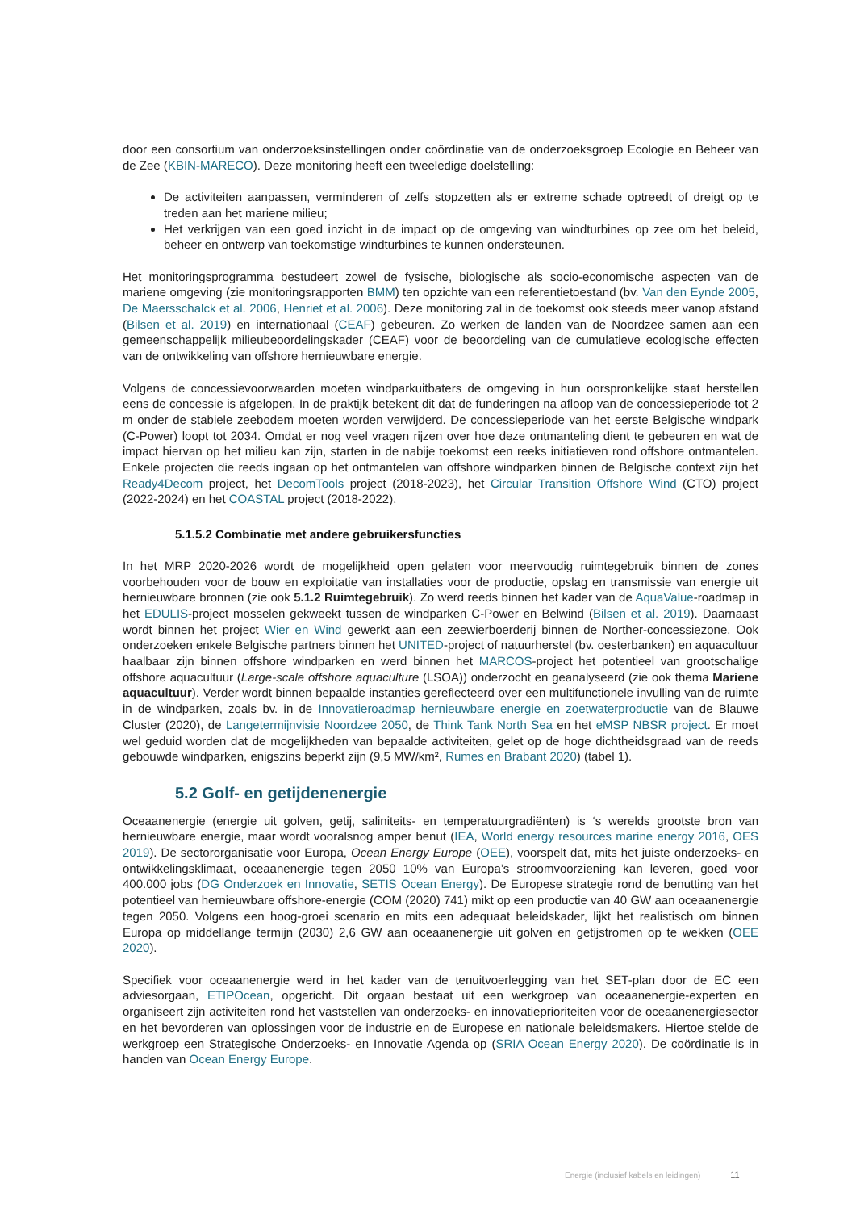door een consortium van onderzoeksinstellingen onder coördinatie van de onderzoeksgroep Ecologie en Beheer van de Zee (KBIN-MARECO). Deze monitoring heeft een tweeledige doelstelling:
De activiteiten aanpassen, verminderen of zelfs stopzetten als er extreme schade optreedt of dreigt op te treden aan het mariene milieu;
Het verkrijgen van een goed inzicht in de impact op de omgeving van windturbines op zee om het beleid, beheer en ontwerp van toekomstige windturbines te kunnen ondersteunen.
Het monitoringsprogramma bestudeert zowel de fysische, biologische als socio-economische aspecten van de mariene omgeving (zie monitoringsrapporten BMM) ten opzichte van een referentietoestand (bv. Van den Eynde 2005, De Maersschalck et al. 2006, Henriet et al. 2006). Deze monitoring zal in de toekomst ook steeds meer vanop afstand (Bilsen et al. 2019) en internationaal (CEAF) gebeuren. Zo werken de landen van de Noordzee samen aan een gemeenschappelijk milieubeoordelingskader (CEAF) voor de beoordeling van de cumulatieve ecologische effecten van de ontwikkeling van offshore hernieuwbare energie.
Volgens de concessievoorwaarden moeten windparkuitbaters de omgeving in hun oorspronkelijke staat herstellen eens de concessie is afgelopen. In de praktijk betekent dit dat de funderingen na afloop van de concessieperiode tot 2 m onder de stabiele zeebodem moeten worden verwijderd. De concessieperiode van het eerste Belgische windpark (C-Power) loopt tot 2034. Omdat er nog veel vragen rijzen over hoe deze ontmanteling dient te gebeuren en wat de impact hiervan op het milieu kan zijn, starten in de nabije toekomst een reeks initiatieven rond offshore ontmantelen. Enkele projecten die reeds ingaan op het ontmantelen van offshore windparken binnen de Belgische context zijn het Ready4Decom project, het DecomTools project (2018-2023), het Circular Transition Offshore Wind (CTO) project (2022-2024) en het COASTAL project (2018-2022).
5.1.5.2 Combinatie met andere gebruikersfuncties
In het MRP 2020-2026 wordt de mogelijkheid open gelaten voor meervoudig ruimtegebruik binnen de zones voorbehouden voor de bouw en exploitatie van installaties voor de productie, opslag en transmissie van energie uit hernieuwbare bronnen (zie ook 5.1.2 Ruimtegebruik). Zo werd reeds binnen het kader van de AquaValue-roadmap in het EDULIS-project mosselen gekweekt tussen de windparken C-Power en Belwind (Bilsen et al. 2019). Daarnaast wordt binnen het project Wier en Wind gewerkt aan een zeewierboerderij binnen de Norther-concessiezone. Ook onderzoeken enkele Belgische partners binnen het UNITED-project of natuurherstel (bv. oesterbanken) en aquacultuur haalbaar zijn binnen offshore windparken en werd binnen het MARCOS-project het potentieel van grootschalige offshore aquacultuur (Large-scale offshore aquaculture (LSOA)) onderzocht en geanalyseerd (zie ook thema Mariene aquacultuur). Verder wordt binnen bepaalde instanties gereflecteerd over een multifunctionele invulling van de ruimte in de windparken, zoals bv. in de Innovatieroadmap hernieuwbare energie en zoetwaterproductie van de Blauwe Cluster (2020), de Langetermijnvisie Noordzee 2050, de Think Tank North Sea en het eMSP NBSR project. Er moet wel geduid worden dat de mogelijkheden van bepaalde activiteiten, gelet op de hoge dichtheidsgraad van de reeds gebouwde windparken, enigszins beperkt zijn (9,5 MW/km², Rumes en Brabant 2020) (tabel 1).
5.2 Golf- en getijdenenergie
Oceaanenergie (energie uit golven, getij, saliniteits- en temperatuurgradiënten) is ‘s werelds grootste bron van hernieuwbare energie, maar wordt vooralsnog amper benut (IEA, World energy resources marine energy 2016, OES 2019). De sectororganisatie voor Europa, Ocean Energy Europe (OEE), voorspelt dat, mits het juiste onderzoeks- en ontwikkelingsklimaat, oceaanenergie tegen 2050 10% van Europa’s stroomvoorziening kan leveren, goed voor 400.000 jobs (DG Onderzoek en Innovatie, SETIS Ocean Energy). De Europese strategie rond de benutting van het potentieel van hernieuwbare offshore-energie (COM (2020) 741) mikt op een productie van 40 GW aan oceaanenergie tegen 2050. Volgens een hoog-groei scenario en mits een adequaat beleidskader, lijkt het realistisch om binnen Europa op middellange termijn (2030) 2,6 GW aan oceaanenergie uit golven en getijstromen op te wekken (OEE 2020).
Specifiek voor oceaanenergie werd in het kader van de tenuitvoerlegging van het SET-plan door de EC een adviesorgaan, ETIPOcean, opgericht. Dit orgaan bestaat uit een werkgroep van oceaanenergie-experten en organiseert zijn activiteiten rond het vaststellen van onderzoeks- en innovatieprioriteiten voor de oceaanenergiesector en het bevorderen van oplossingen voor de industrie en de Europese en nationale beleidsmakers. Hiertoe stelde de werkgroep een Strategische Onderzoeks- en Innovatie Agenda op (SRIA Ocean Energy 2020). De coördinatie is in handen van Ocean Energy Europe.
Energie (inclusief kabels en leidingen) 11